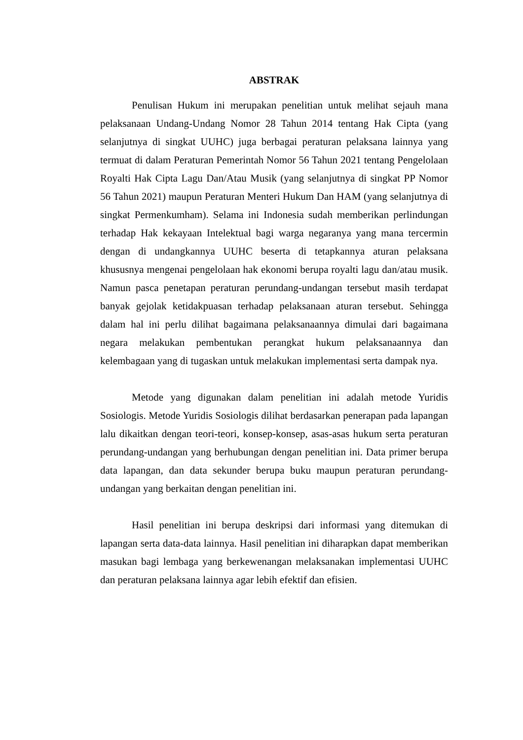ABSTRAK
Penulisan Hukum ini merupakan penelitian untuk melihat sejauh mana pelaksanaan Undang-Undang Nomor 28 Tahun 2014 tentang Hak Cipta (yang selanjutnya di singkat UUHC) juga berbagai peraturan pelaksana lainnya yang termuat di dalam Peraturan Pemerintah Nomor 56 Tahun 2021 tentang Pengelolaan Royalti Hak Cipta Lagu Dan/Atau Musik (yang selanjutnya di singkat PP Nomor 56 Tahun 2021) maupun Peraturan Menteri Hukum Dan HAM (yang selanjutnya di singkat Permenkumham). Selama ini Indonesia sudah memberikan perlindungan terhadap Hak kekayaan Intelektual bagi warga negaranya yang mana tercermin dengan di undangkannya UUHC beserta di tetapkannya aturan pelaksana khususnya mengenai pengelolaan hak ekonomi berupa royalti lagu dan/atau musik. Namun pasca penetapan peraturan perundang-undangan tersebut masih terdapat banyak gejolak ketidakpuasan terhadap pelaksanaan aturan tersebut. Sehingga dalam hal ini perlu dilihat bagaimana pelaksanaannya dimulai dari bagaimana negara melakukan pembentukan perangkat hukum pelaksanaannya dan kelembagaan yang di tugaskan untuk melakukan implementasi serta dampak nya.
Metode yang digunakan dalam penelitian ini adalah metode Yuridis Sosiologis. Metode Yuridis Sosiologis dilihat berdasarkan penerapan pada lapangan lalu dikaitkan dengan teori-teori, konsep-konsep, asas-asas hukum serta peraturan perundang-undangan yang berhubungan dengan penelitian ini. Data primer berupa data lapangan, dan data sekunder berupa buku maupun peraturan perundang-undangan yang berkaitan dengan penelitian ini.
Hasil penelitian ini berupa deskripsi dari informasi yang ditemukan di lapangan serta data-data lainnya. Hasil penelitian ini diharapkan dapat memberikan masukan bagi lembaga yang berkewenangan melaksanakan implementasi UUHC dan peraturan pelaksana lainnya agar lebih efektif dan efisien.